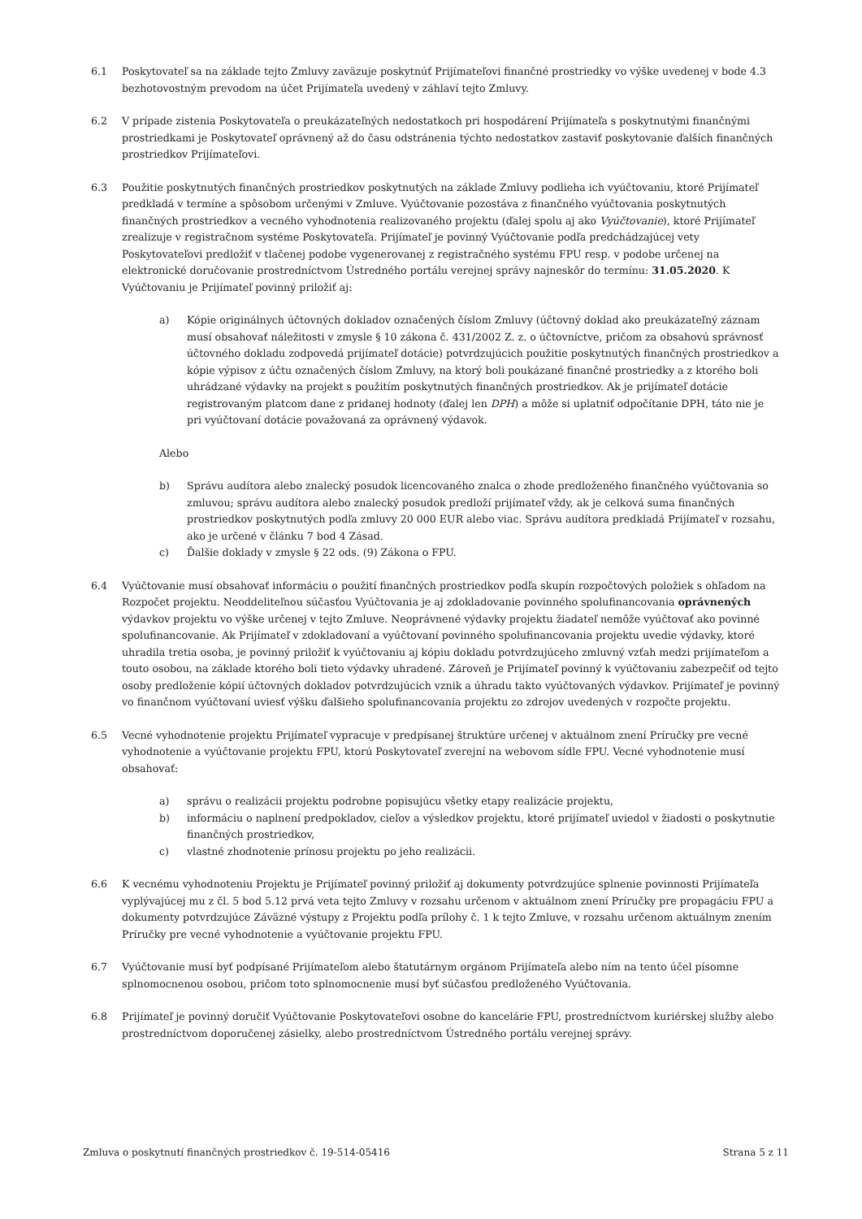6.1 Poskytovateľ sa na základe tejto Zmluvy zaväzuje poskytnúť Prijímateľovi finančné prostriedky vo výške uvedenej v bode 4.3 bezhotovostným prevodom na účet Prijímateľa uvedený v záhlaví tejto Zmluvy.
6.2 V prípade zistenia Poskytovateľa o preukázateľných nedostatkoch pri hospodárení Prijímateľa s poskytnutými finančnými prostriedkami je Poskytovateľ oprávnený až do času odstránenia týchto nedostatkov zastaviť poskytovanie ďalších finančných prostriedkov Prijímateľovi.
6.3 Použitie poskytnutých finančných prostriedkov poskytnutých na základe Zmluvy podlieha ich vyúčtovaniu, ktoré Prijímateľ predkladá v termíne a spôsobom určenými v Zmluve. Vyúčtovanie pozostáva z finančného vyúčtovania poskytnutých finančných prostriedkov a vecného vyhodnotenia realizovaného projektu (ďalej spolu aj ako Vyúčtovanie), ktoré Prijímateľ zrealizuje v registračnom systéme Poskytovateľa. Prijímateľ je povinný Vyúčtovanie podľa predchádzajúcej vety Poskytovateľovi predložiť v tlačenej podobe vygenerovanej z registračného systému FPU resp. v podobe určenej na elektronické doručovanie prostredníctvom Ústredného portálu verejnej správy najneskôr do termínu: 31.05.2020. K Vyúčtovaniu je Prijímateľ povinný priložiť aj:
a) Kópie originálnych účtovných dokladov označených číslom Zmluvy (účtovný doklad ako preukázateľný záznam musí obsahovať náležitosti v zmysle § 10 zákona č. 431/2002 Z. z. o účtovníctve, pričom za obsahovú správnosť účtovného dokladu zodpovedá prijímateľ dotácie) potvrdzujúcich použitie poskytnutých finančných prostriedkov a kópie výpisov z účtu označených číslom Zmluvy, na ktorý boli poukázané finančné prostriedky a z ktorého boli uhrádzané výdavky na projekt s použitím poskytnutých finančných prostriedkov. Ak je prijímateľ dotácie registrovaným platcom dane z pridanej hodnoty (ďalej len DPH) a môže si uplatniť odpočítanie DPH, táto nie je pri vyúčtovaní dotácie považovaná za oprávnený výdavok.
Alebo
b) Správu audítora alebo znalecký posudok licencovaného znalca o zhode predloženého finančného vyúčtovania so zmluvou; správu audítora alebo znalecký posudok predloží prijímateľ vždy, ak je celková suma finančných prostriedkov poskytnutých podľa zmluvy 20 000 EUR alebo viac. Správu audítora predkladá Prijímateľ v rozsahu, ako je určené v článku 7 bod 4 Zásad.
c) Ďalšie doklady v zmysle § 22 ods. (9) Zákona o FPU.
6.4 Vyúčtovanie musí obsahovať informáciu o použití finančných prostriedkov podľa skupín rozpočtových položiek s ohľadom na Rozpočet projektu. Neoddeliteľnou súčasťou Vyúčtovania je aj zdokladovanie povinného spolufinancovania oprávnených výdavkov projektu vo výške určenej v tejto Zmluve. Neoprávnené výdavky projektu žiadateľ nemôže vyúčtovať ako povinné spolufinancovanie. Ak Prijímateľ v zdokladovaní a vyúčtovaní povinného spolufinancovania projektu uvedie výdavky, ktoré uhradila tretia osoba, je povinný priložiť k vyúčtovaniu aj kópiu dokladu potvrdzujúceho zmluvný vzťah medzi prijímateľom a touto osobou, na základe ktorého boli tieto výdavky uhradené. Zároveň je Prijímateľ povinný k vyúčtovaniu zabezpečiť od tejto osoby predloženie kópií účtovných dokladov potvrdzujúcich vznik a úhradu takto vyúčtovaných výdavkov. Prijímateľ je povinný vo finančnom vyúčtovaní uviesť výšku ďalšieho spolufinancovania projektu zo zdrojov uvedených v rozpočte projektu.
6.5 Vecné vyhodnotenie projektu Prijímateľ vypracuje v predpísanej štruktúre určenej v aktuálnom znení Príručky pre vecné vyhodnotenie a vyúčtovanie projektu FPU, ktorú Poskytovateľ zverejní na webovom sídle FPU. Vecné vyhodnotenie musí obsahovať:
a) správu o realizácii projektu podrobne popisujúcu všetky etapy realizácie projektu,
b) informáciu o naplnení predpokladov, cieľov a výsledkov projektu, ktoré prijímateľ uviedol v žiadosti o poskytnutie finančných prostriedkov,
c) vlastné zhodnotenie prínosu projektu po jeho realizácii.
6.6 K vecnému vyhodnoteniu Projektu je Prijímateľ povinný priložiť aj dokumenty potvrdzujúce splnenie povinnosti Prijímateľa vyplývajúcej mu z čl. 5 bod 5.12 prvá veta tejto Zmluvy v rozsahu určenom v aktuálnom znení Príručky pre propagáciu FPU a dokumenty potvrdzujúce Záväzné výstupy z Projektu podľa prílohy č. 1 k tejto Zmluve, v rozsahu určenom aktuálnym znením Príručky pre vecné vyhodnotenie a vyúčtovanie projektu FPU.
6.7 Vyúčtovanie musí byť podpísané Prijímateľom alebo štatutárnym orgánom Prijímateľa alebo ním na tento účel písomne splnomocnenou osobou, pričom toto splnomocnenie musí byť súčasťou predloženého Vyúčtovania.
6.8 Prijímateľ je povinný doručiť Vyúčtovanie Poskytovateľovi osobne do kancelárie FPU, prostredníctvom kuriérskej služby alebo prostredníctvom doporučenej zásielky, alebo prostredníctvom Ústredného portálu verejnej správy.
Zmluva o poskytnutí finančných prostriedkov č. 19-514-05416 Strana 5 z 11